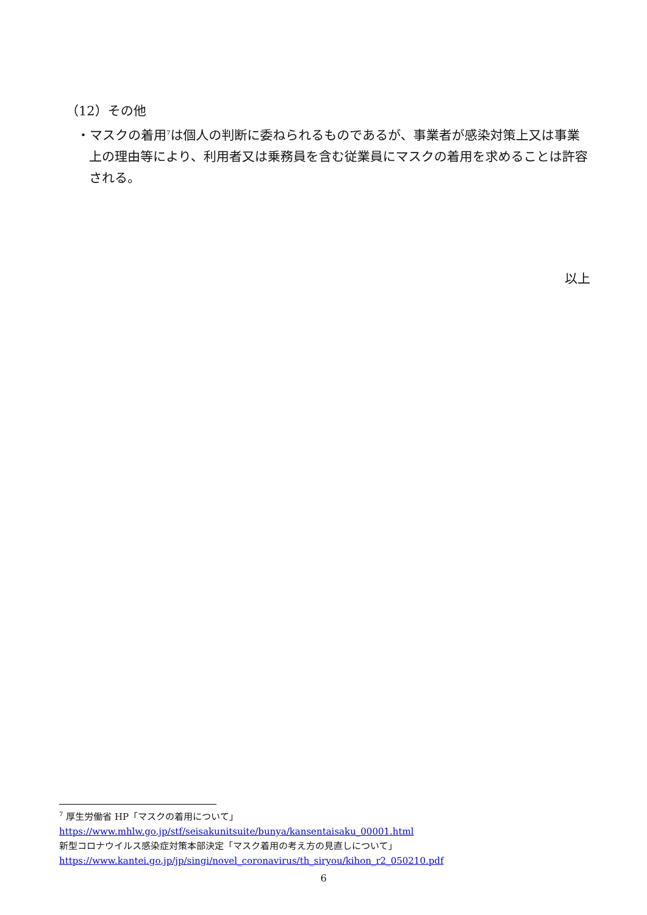（12）その他
・マスクの着用<sup>7</sup>は個人の判断に委ねられるものであるが、事業者が感染対策上又は事業上の理由等により、利用者又は乗務員を含む従業員にマスクの着用を求めることは許容される。
以上
<sup>7</sup> 厚生労働省 HP「マスクの着用について」
https://www.mhlw.go.jp/stf/seisakunitsuite/bunya/kansentaisaku_00001.html
新型コロナウイルス感染症対策本部決定「マスク着用の考え方の見直しについて」
https://www.kantei.go.jp/jp/singi/novel_coronavirus/th_siryou/kihon_r2_050210.pdf
6